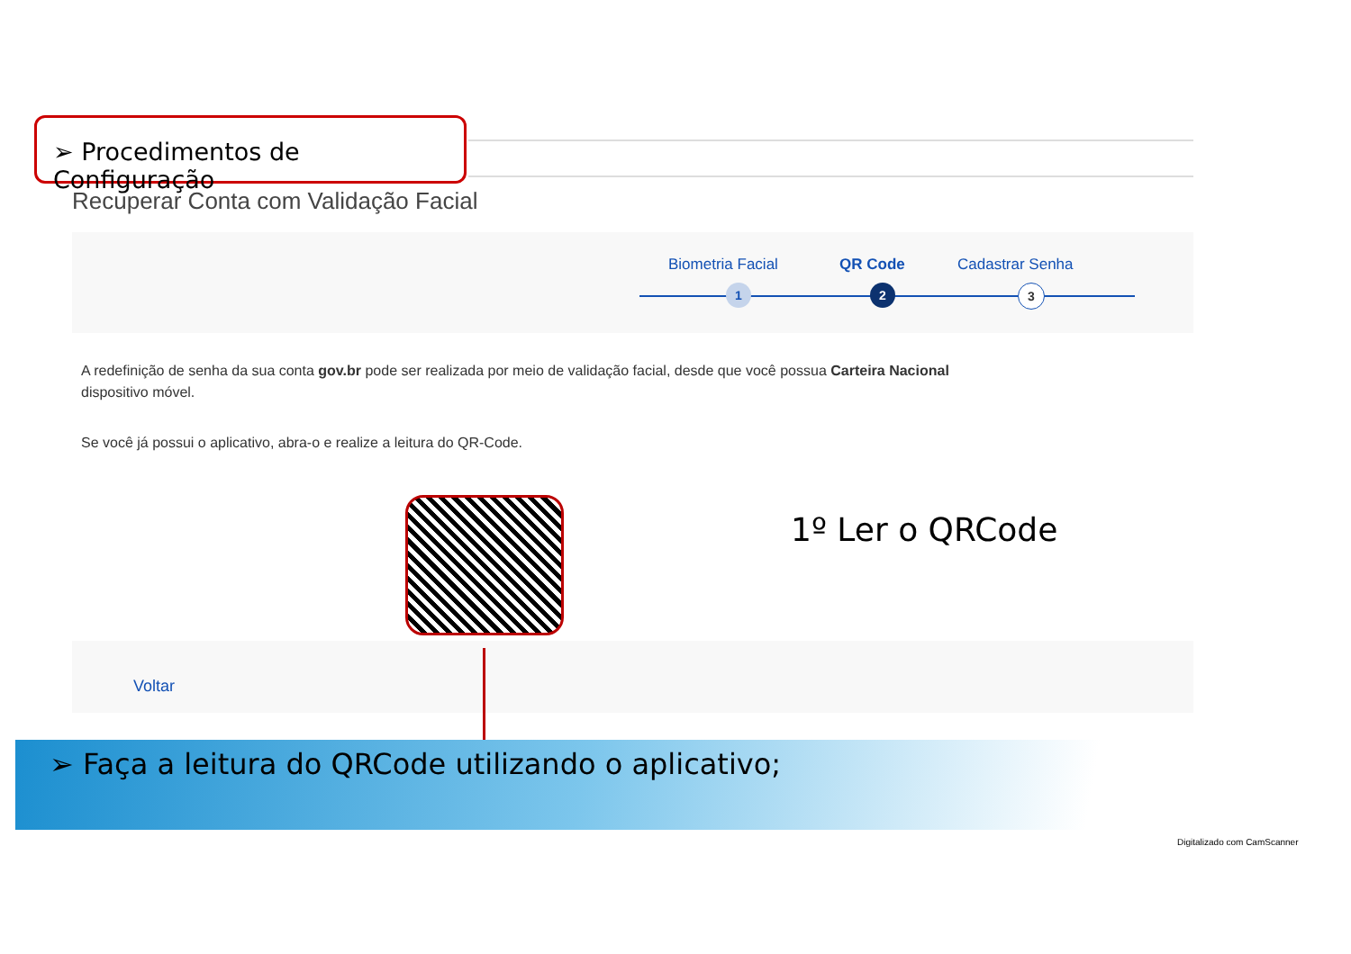➢ Procedimentos de Configuração
Recuperar Conta com Validação Facial
Biometria Facial QR Code Cadastrar Senha
1 2 3
A redefinição de senha da sua conta gov.br pode ser realizada por meio de validação facial, desde que você possua Carteira Nacional
dispositivo móvel.
Se você já possui o aplicativo, abra-o e realize a leitura do QR-Code.
1º Ler o QRCode
Voltar
➢ Faça a leitura do QRCode utilizando o aplicativo;
Digitalizado com CamScanner